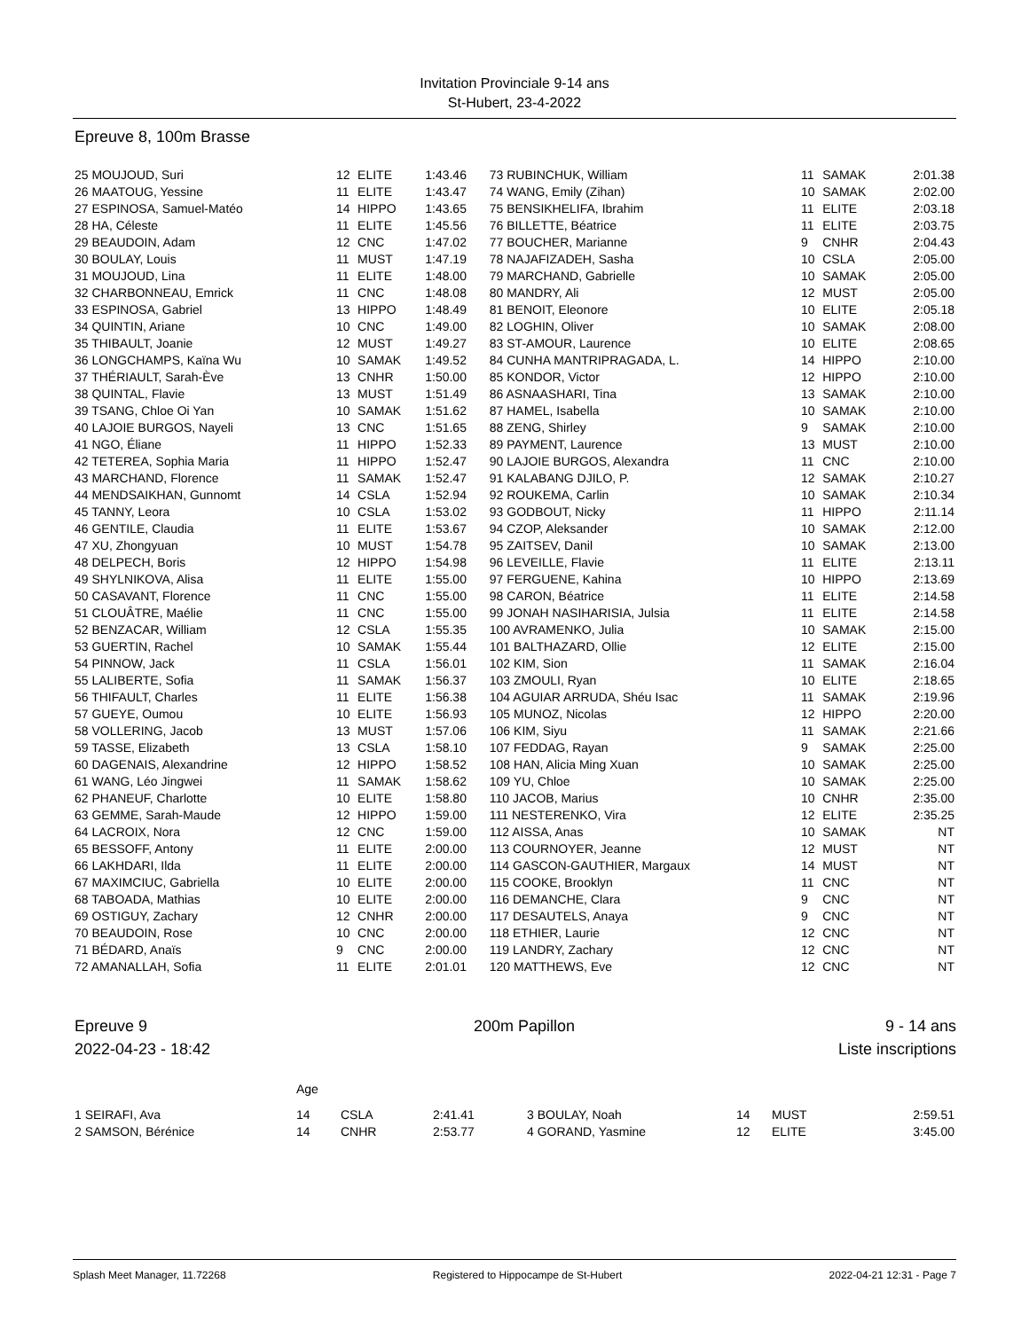Invitation Provinciale 9-14 ans
St-Hubert, 23-4-2022
Epreuve 8, 100m Brasse
| 25 MOUJOUD, Suri | 12 | ELITE | 1:43.46 | 73 RUBINCHUK, William | 11 | SAMAK | 2:01.38 |
| 26 MAATOUG, Yessine | 11 | ELITE | 1:43.47 | 74 WANG, Emily (Zihan) | 10 | SAMAK | 2:02.00 |
| 27 ESPINOSA, Samuel-Matéo | 14 | HIPPO | 1:43.65 | 75 BENSIKHELIFA, Ibrahim | 11 | ELITE | 2:03.18 |
| 28 HA, Céleste | 11 | ELITE | 1:45.56 | 76 BILLETTE, Béatrice | 11 | ELITE | 2:03.75 |
| 29 BEAUDOIN, Adam | 12 | CNC | 1:47.02 | 77 BOUCHER, Marianne | 9 | CNHR | 2:04.43 |
| 30 BOULAY, Louis | 11 | MUST | 1:47.19 | 78 NAJAFIZADEH, Sasha | 10 | CSLA | 2:05.00 |
| 31 MOUJOUD, Lina | 11 | ELITE | 1:48.00 | 79 MARCHAND, Gabrielle | 10 | SAMAK | 2:05.00 |
| 32 CHARBONNEAU, Emrick | 11 | CNC | 1:48.08 | 80 MANDRY, Ali | 12 | MUST | 2:05.00 |
| 33 ESPINOSA, Gabriel | 13 | HIPPO | 1:48.49 | 81 BENOIT, Eleonore | 10 | ELITE | 2:05.18 |
| 34 QUINTIN, Ariane | 10 | CNC | 1:49.00 | 82 LOGHIN, Oliver | 10 | SAMAK | 2:08.00 |
| 35 THIBAULT, Joanie | 12 | MUST | 1:49.27 | 83 ST-AMOUR, Laurence | 10 | ELITE | 2:08.65 |
| 36 LONGCHAMPS, Kaïna Wu | 10 | SAMAK | 1:49.52 | 84 CUNHA MANTRIPRAGADA, L. | 14 | HIPPO | 2:10.00 |
| 37 THÉRIAULT, Sarah-Ève | 13 | CNHR | 1:50.00 | 85 KONDOR, Victor | 12 | HIPPO | 2:10.00 |
| 38 QUINTAL, Flavie | 13 | MUST | 1:51.49 | 86 ASNAASHARI, Tina | 13 | SAMAK | 2:10.00 |
| 39 TSANG, Chloe Oi Yan | 10 | SAMAK | 1:51.62 | 87 HAMEL, Isabella | 10 | SAMAK | 2:10.00 |
| 40 LAJOIE BURGOS, Nayeli | 13 | CNC | 1:51.65 | 88 ZENG, Shirley | 9 | SAMAK | 2:10.00 |
| 41 NGO, Éliane | 11 | HIPPO | 1:52.33 | 89 PAYMENT, Laurence | 13 | MUST | 2:10.00 |
| 42 TETEREA, Sophia Maria | 11 | HIPPO | 1:52.47 | 90 LAJOIE BURGOS, Alexandra | 11 | CNC | 2:10.00 |
| 43 MARCHAND, Florence | 11 | SAMAK | 1:52.47 | 91 KALABANG DJILO, P. | 12 | SAMAK | 2:10.27 |
| 44 MENDSAIKHAN, Gunnomt | 14 | CSLA | 1:52.94 | 92 ROUKEMA, Carlin | 10 | SAMAK | 2:10.34 |
| 45 TANNY, Leora | 10 | CSLA | 1:53.02 | 93 GODBOUT, Nicky | 11 | HIPPO | 2:11.14 |
| 46 GENTILE, Claudia | 11 | ELITE | 1:53.67 | 94 CZOP, Aleksander | 10 | SAMAK | 2:12.00 |
| 47 XU, Zhongyuan | 10 | MUST | 1:54.78 | 95 ZAITSEV, Danil | 10 | SAMAK | 2:13.00 |
| 48 DELPECH, Boris | 12 | HIPPO | 1:54.98 | 96 LEVEILLE, Flavie | 11 | ELITE | 2:13.11 |
| 49 SHYLNIKOVA, Alisa | 11 | ELITE | 1:55.00 | 97 FERGUENE, Kahina | 10 | HIPPO | 2:13.69 |
| 50 CASAVANT, Florence | 11 | CNC | 1:55.00 | 98 CARON, Béatrice | 11 | ELITE | 2:14.58 |
| 51 CLOUÂTRE, Maélie | 11 | CNC | 1:55.00 | 99 JONAH NASIHARISIA, Julsia | 11 | ELITE | 2:14.58 |
| 52 BENZACAR, William | 12 | CSLA | 1:55.35 | 100 AVRAMENKO, Julia | 10 | SAMAK | 2:15.00 |
| 53 GUERTIN, Rachel | 10 | SAMAK | 1:55.44 | 101 BALTHAZARD, Ollie | 12 | ELITE | 2:15.00 |
| 54 PINNOW, Jack | 11 | CSLA | 1:56.01 | 102 KIM, Sion | 11 | SAMAK | 2:16.04 |
| 55 LALIBERTE, Sofia | 11 | SAMAK | 1:56.37 | 103 ZMOULI, Ryan | 10 | ELITE | 2:18.65 |
| 56 THIFAULT, Charles | 11 | ELITE | 1:56.38 | 104 AGUIAR ARRUDA, Shéu Isac | 11 | SAMAK | 2:19.96 |
| 57 GUEYE, Oumou | 10 | ELITE | 1:56.93 | 105 MUNOZ, Nicolas | 12 | HIPPO | 2:20.00 |
| 58 VOLLERING, Jacob | 13 | MUST | 1:57.06 | 106 KIM, Siyu | 11 | SAMAK | 2:21.66 |
| 59 TASSE, Elizabeth | 13 | CSLA | 1:58.10 | 107 FEDDAG, Rayan | 9 | SAMAK | 2:25.00 |
| 60 DAGENAIS, Alexandrine | 12 | HIPPO | 1:58.52 | 108 HAN, Alicia Ming Xuan | 10 | SAMAK | 2:25.00 |
| 61 WANG, Léo Jingwei | 11 | SAMAK | 1:58.62 | 109 YU, Chloe | 10 | SAMAK | 2:25.00 |
| 62 PHANEUF, Charlotte | 10 | ELITE | 1:58.80 | 110 JACOB, Marius | 10 | CNHR | 2:35.00 |
| 63 GEMME, Sarah-Maude | 12 | HIPPO | 1:59.00 | 111 NESTERENKO, Vira | 12 | ELITE | 2:35.25 |
| 64 LACROIX, Nora | 12 | CNC | 1:59.00 | 112 AISSA, Anas | 10 | SAMAK | NT |
| 65 BESSOFF, Antony | 11 | ELITE | 2:00.00 | 113 COURNOYER, Jeanne | 12 | MUST | NT |
| 66 LAKHDARI, Ilda | 11 | ELITE | 2:00.00 | 114 GASCON-GAUTHIER, Margaux | 14 | MUST | NT |
| 67 MAXIMCIUC, Gabriella | 10 | ELITE | 2:00.00 | 115 COOKE, Brooklyn | 11 | CNC | NT |
| 68 TABOADA, Mathias | 10 | ELITE | 2:00.00 | 116 DEMANCHE, Clara | 9 | CNC | NT |
| 69 OSTIGUY, Zachary | 12 | CNHR | 2:00.00 | 117 DESAUTELS, Anaya | 9 | CNC | NT |
| 70 BEAUDOIN, Rose | 10 | CNC | 2:00.00 | 118 ETHIER, Laurie | 12 | CNC | NT |
| 71 BÉDARD, Anaïs | 9 | CNC | 2:00.00 | 119 LANDRY, Zachary | 12 | CNC | NT |
| 72 AMANALLAH, Sofia | 11 | ELITE | 2:01.01 | 120 MATTHEWS, Eve | 12 | CNC | NT |
Epreuve 9
2022-04-23 - 18:42
200m Papillon 9 - 14 ans
Liste inscriptions
| | Age | | | | | | |
| 1 SEIRAFI, Ava | 14 | CSLA | 2:41.41 | 3 BOULAY, Noah | 14 | MUST | 2:59.51 |
| 2 SAMSON, Bérénice | 14 | CNHR | 2:53.77 | 4 GORAND, Yasmine | 12 | ELITE | 3:45.00 |
Splash Meet Manager, 11.72268 Registered to Hippocampe de St-Hubert 2022-04-21 12:31 - Page 7